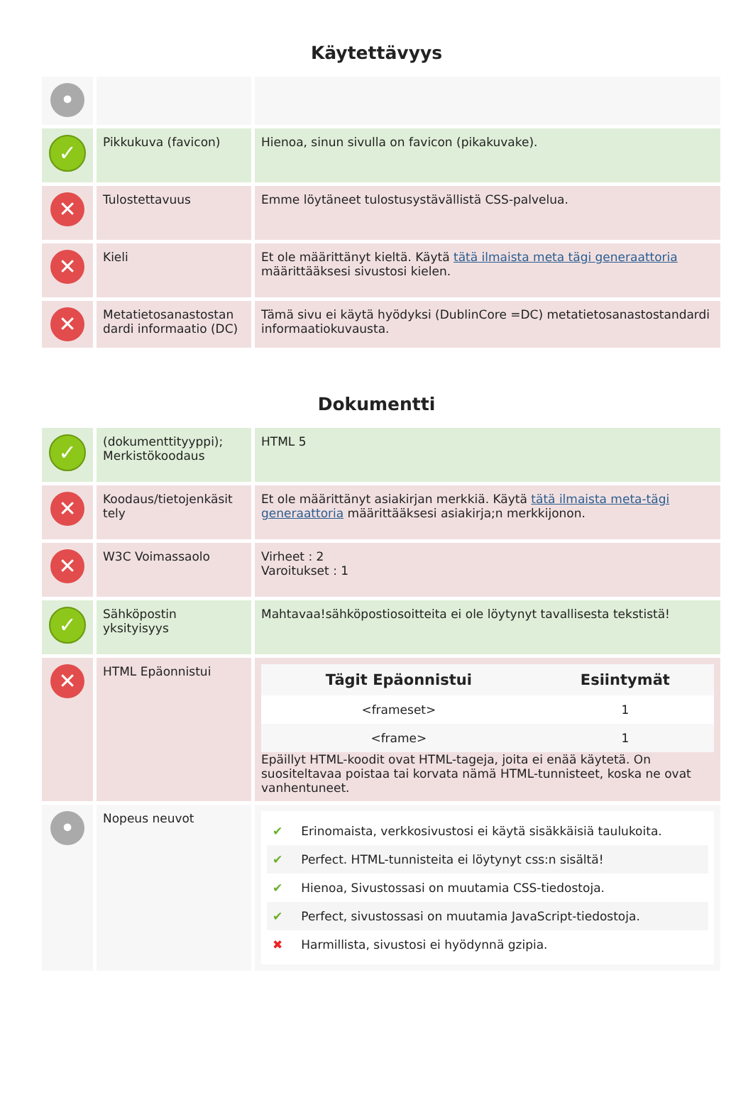Käytettävyys
| • | | |
| ✓ | Pikkukuva (favicon) | Hienoa, sinun sivulla on favicon (pikakuvake). |
| ✕ | Tulostettavuus | Emme löytäneet tulostusystävällistä CSS-palvelua. |
| ✕ | Kieli | Et ole määrittänyt kieltä. Käytä tätä ilmaista meta tägi generaattoria määrittääksesi sivustosi kielen. |
| ✕ | Metatietosanastostan dardi informaatio (DC) | Tämä sivu ei käytä hyödyksi (DublinCore =DC) metatietosanastostandardi informaatiokuvausta. |
Dokumentti
| ✓ | (dokumenttityyppi); Merkistökoodaus | HTML 5 |
| ✕ | Koodaus/tietojenkäsit tely | Et ole määrittänyt asiakirjan merkkiä. Käytä tätä ilmaista meta-tägi generaattoria määrittääksesi asiakirja;n merkkijonon. |
| ✕ | W3C Voimassaolo | Virheet : 2 Varoitukset : 1 |
| ✓ | Sähköpostin yksityisyys | Mahtavaa!sähköpostiosoitteita ei ole löytynyt tavallisesta tekstistä! |
| ✕ | HTML Epäonnistui | / Tägit Epäonnistui / Esiintymät / / --- / --- / / <frameset> / 1 / / <frame> / 1 / Epäillyt HTML-koodit ovat HTML-tageja, joita ei enää käytetä. On suositeltavaa poistaa tai korvata nämä HTML-tunnisteet, koska ne ovat vanhentuneet. |
| • | Nopeus neuvot | ✔ Erinomaista, verkkosivustosi ei käytä sisäkkäisiä taulukoita. ✔ Perfect. HTML-tunnisteita ei löytynyt css:n sisältä! ✔ Hienoa, Sivustossasi on muutamia CSS-tiedostoja. ✔ Perfect, sivustossasi on muutamia JavaScript-tiedostoja. ✖ Harmillista, sivustosi ei hyödynnä gzipia. |